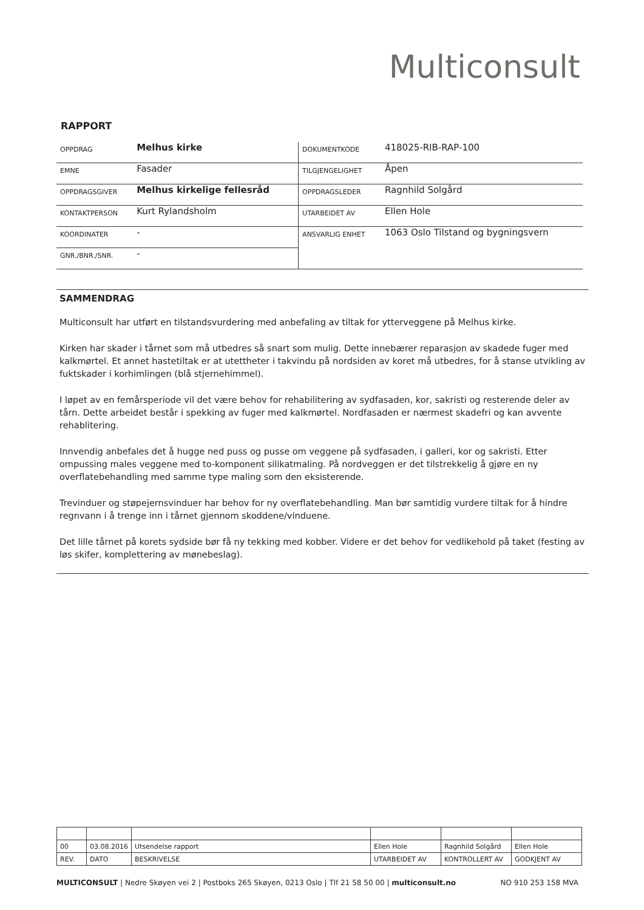Multiconsult
RAPPORT
| OPPDRAG | Melhus kirke | DOKUMENTKODE | 418025-RIB-RAP-100 |
| EMNE | Fasader | TILGJENGELIGHET | Åpen |
| OPPDRAGSGIVER | Melhus kirkelige fellesråd | OPPDRAGSLEDER | Ragnhild Solgård |
| KONTAKTPERSON | Kurt Rylandsholm | UTARBEIDET AV | Ellen Hole |
| KOORDINATER | - | ANSVARLIG ENHET | 1063 Oslo Tilstand og bygningsvern |
| GNR./BNR./SNR. | - | | |
SAMMENDRAG
Multiconsult har utført en tilstandsvurdering med anbefaling av tiltak for ytterveggene på Melhus kirke.
Kirken har skader i tårnet som må utbedres så snart som mulig. Dette innebærer reparasjon av skadede fuger med kalkmørtel. Et annet hastetiltak er at utettheter i takvindu på nordsiden av koret må utbedres, for å stanse utvikling av fuktskader i korhimlingen (blå stjernehimmel).
I løpet av en femårsperiode vil det være behov for rehabilitering av sydfasaden, kor, sakristi og resterende deler av tårn. Dette arbeidet består i spekking av fuger med kalkmørtel. Nordfasaden er nærmest skadefri og kan avvente rehablitering.
Innvendig anbefales det å hugge ned puss og pusse om veggene på sydfasaden, i galleri, kor og sakristi. Etter ompussing males veggene med to-komponent silikatmaling. På nordveggen er det tilstrekkelig å gjøre en ny overflatebehandling med samme type maling som den eksisterende.
Trevinduer og støpejernsvinduer har behov for ny overflatebehandling. Man bør samtidig vurdere tiltak for å hindre regnvann i å trenge inn i tårnet gjennom skoddene/vinduene.
Det lille tårnet på korets sydside bør få ny tekking med kobber. Videre er det behov for vedlikehold på taket (festing av løs skifer, komplettering av mønebeslag).
| 00 | 03.08.2016 | Utsendelse rapport | Ellen Hole | Ragnhild Solgård | Ellen Hole |
| REV. | DATO | BESKRIVELSE | UTARBEIDET AV | KONTROLLERT AV | GODKJENT AV |
MULTICONSULT | Nedre Skøyen vei 2 | Postboks 265 Skøyen, 0213 Oslo | Tlf 21 58 50 00 | multiconsult.no NO 910 253 158 MVA